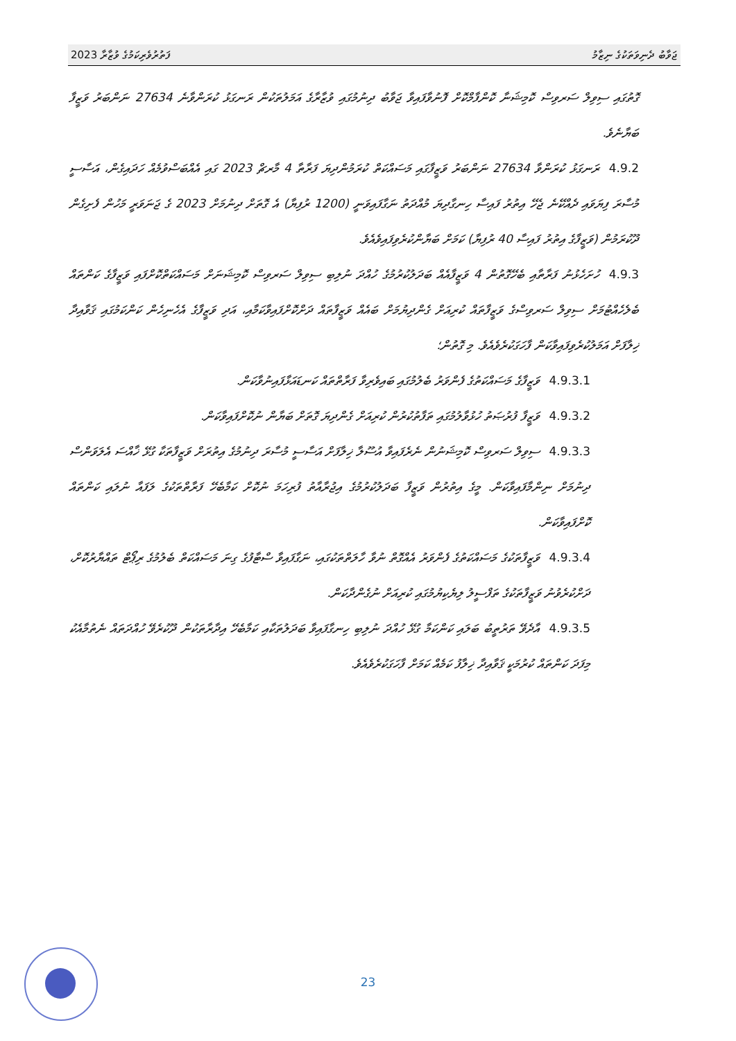ފަތުރުވެރިކަމުގެ ވުޒާރާ 2023 ޖަވާބު ދެނިވަތަކުގެ ނިޒާމު
ގޮތުގައި ސިވިލް ސަރވިސް ކޮމިޝަނާ ކޮންފާމްކޮށް ފޮނުވާފައިވާ ޖަވާބު ދިނުމުގައި ވުޒާރާގެ އަމަލުތަކުން ރަނގަޅު ކުރަންވާނެ 27634 ނަންބަރު ވަޒީފާ ބަޔާނެވެ.
4.9.2ރަނގަޅު ކުރަންވާ 27634 ނަންބަރު ވަޒީފާގައި މަސައްކަތް ކުރަމުންދިޔަ ފަރާތާ 4 މާރޗް 2023 ގައި އެއްބަސްވުމެއް ހަދައިގެން، އަސާސީ މުސާރަ ފިޔަވައި ދެއްކޭނެ ޖެހޭ އިތުރު ފައިސާ ހިނގާދިޔަ މުއްދަތު ނަގާފައިވަނީ (1200 ރުފިޔާ) އެ ގޮތަށް ދިނުމަށް 2023 ގެ ޖަނަވަރީ މަހުން ފެށިގެން ދޫކުރަމުން (ވަޒީފާގެ އިތުރު ފައިސާ 40 ރުފިޔާ) ކަމަށް ބަޔާންކުރެވިފައިވެއެވެ.
4.9.3ހުށަހެޅުނު ފަރާތާއި ބެހޭގޮތުން 4 ވަޒީފާއެއް ބަދަލުކުރުމުގެ ހުއްދަ ނުލިބި ސިވިލް ސަރވިސް ކޮމިޝަނަށް މަސައްކަތްކޮށްފައި ވަޒީފާގެ ކަންތައް ބެލެހެއްޓުމަށް ސިވިލް ސަރވިސްގެ ވަޒީފާތައް ކުރިއަށް ގެންދިޔުމަށް ބައެއް ވަޒީފާތައް ދަށްކޮށްފައިވާކަމާއި، އަދި ވަޒީފާގެ އެހެނިހެން ކަންކަމުގައި ޤަވާއިދާ ޚިލާފަށް އަމަލުކުރެވިފައިވާކަން ފާހަގަކުރެވެއެވެ. މި ގޮތުން؛
4.9.3.1ވަޒީފާގެ މަސައްކަތުގެ ފެންވަރު ބެލުމުގައި ބައިވެރިވާ ފަރާތްތައް ކަނޑައަޅާފައިނުވާކަން.
4.9.3.2ވަޒީފާ ފުރުޞަތު ހުޅުވާލުމުގައި ތަފާތުކުރުން ކުރިއަށް ގެންދިޔަ ގޮތަށް ބަޔާން ނުކޮށްފައިވާކަން.
4.9.3.3ސިވިލް ސަރވިސް ކޮމިޝަނުން ނެރެފައިވާ އުސޫލާ ޚިލާފަށް އަސާސީ މުސާރަ ދިނުމުގެ އިތުރަށް ވަޒީފާތަކާ ގުޅޭ ޚާއްސަ އެލަވަންސް ދިނުމަށް ނިންމާފައިވާކަން. މީގެ އިތުރުން ވަޒީފާ ބަދަލުކުރުމުގެ އިޖުރާއާތު ފުރިހަމަ ނުކޮށް ކަމާބެހޭ ފަރާތްތަކުގެ ލަފައާ ނުލައި ކަންތައް ކޮށްފައިވާކަން.
4.9.3.4ވަޒީފާތަކުގެ މަސައްކަތުގެ ފެންވަރު އެއްގޮތް ނުވާ ހާލަތްތަކުގައި، ނަގާފައިވާ ސްޓާފުގެ ގިނަ މަސައްކަތް ބެލުމުގެ ރިޕޯޓް ތައްޔާރުކޮށް، ދަށްކުރެވުނު ވަޒީފާތަކުގެ ތަފްސީލު ލިޔެކިޔުމުގައި ކުރިއަށް ނުގެންދާކަން.
4.9.3.5އާދެވޭ ތަރުތީބު ބަލައި ކަންކަމާ ގުޅޭ ހުއްދަ ނުލިބި ހިނގާފައިވާ ބަދަލުތަކާއި ކަމާބެހޭ އިދާރާތަކުން ދޫކުރެވޭ ހުއްދަތައް ނެތުމާއެކު މިފަދަ ކަންތައް ކުރުމަކީ ޤަވާއިދާ ޚިލާފު ކަމެއް ކަމަށް ފާހަގަކުރެވެއެވެ.
23